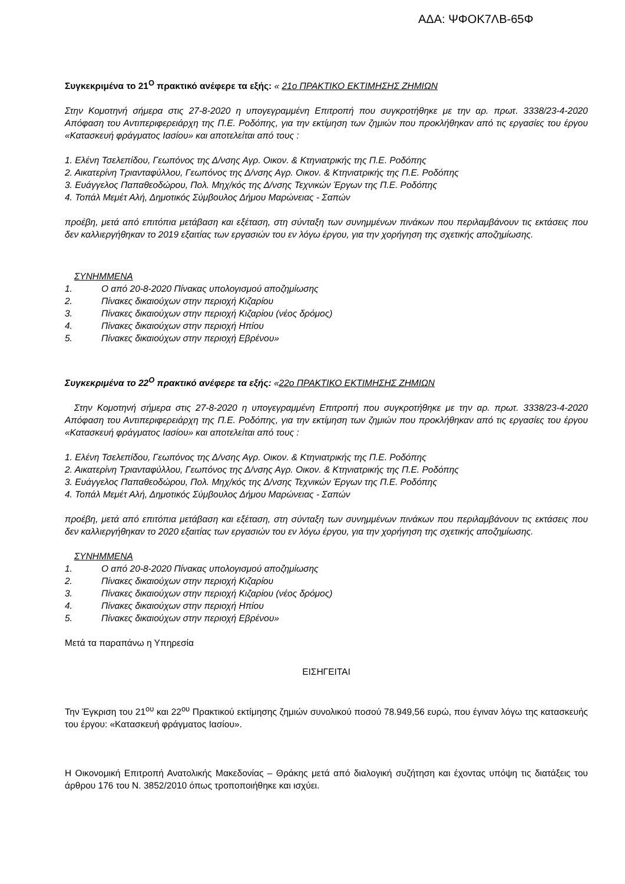ΑΔΑ: ΨΦΟΚ7ΛΒ-65Φ
Συγκεκριμένα το 21<sup>Ο</sup> πρακτικό ανέφερε τα εξής: « 21ο ΠΡΑΚΤΙΚΟ ΕΚΤΙΜΗΣΗΣ ΖΗΜΙΩΝ
Στην Κομοτηνή σήμερα στις 27-8-2020 η υπογεγραμμένη Επιτροπή που συγκροτήθηκε με την αρ. πρωτ. 3338/23-4-2020 Απόφαση του Αντιπεριφερειάρχη της Π.Ε. Ροδόπης, για την εκτίμηση των ζημιών που προκλήθηκαν από τις εργασίες του έργου «Κατασκευή φράγματος Ιασίου» και αποτελείται από τους :
1. Ελένη Τσελεπίδου, Γεωπόνος της Δ/νσης Αγρ. Οικον. & Κτηνιατρικής της Π.Ε. Ροδόπης
2. Αικατερίνη Τριανταφύλλου, Γεωπόνος της Δ/νσης Αγρ. Οικον. & Κτηνιατρικής της Π.Ε. Ροδόπης
3. Ευάγγελος Παπαθεοδώρου, Πολ. Μηχ/κός της Δ/νσης Τεχνικών Έργων της Π.Ε. Ροδόπης
4. Τοπάλ Μεμέτ Αλή, Δημοτικός Σύμβουλος Δήμου Μαρώνειας - Σαπών
προέβη, μετά από επιτόπια μετάβαση και εξέταση, στη σύνταξη των συνημμένων πινάκων που περιλαμβάνουν τις εκτάσεις που δεν καλλιεργήθηκαν το 2019 εξαιτίας των εργασιών του εν λόγω έργου, για την χορήγηση της σχετικής αποζημίωσης.
ΣΥΝΗΜΜΕΝΑ
1. Ο από 20-8-2020 Πίνακας υπολογισμού αποζημίωσης
2. Πίνακες δικαιούχων στην περιοχή Κιζαρίου
3. Πίνακες δικαιούχων στην περιοχή Κιζαρίου (νέος δρόμος)
4. Πίνακες δικαιούχων στην περιοχή Ηπίου
5. Πίνακες δικαιούχων στην περιοχή Εβρένου»
Συγκεκριμένα το 22<sup>Ο</sup> πρακτικό ανέφερε τα εξής: «22ο ΠΡΑΚΤΙΚΟ ΕΚΤΙΜΗΣΗΣ ΖΗΜΙΩΝ
Στην Κομοτηνή σήμερα στις 27-8-2020 η υπογεγραμμένη Επιτροπή που συγκροτήθηκε με την αρ. πρωτ. 3338/23-4-2020 Απόφαση του Αντιπεριφερειάρχη της Π.Ε. Ροδόπης, για την εκτίμηση των ζημιών που προκλήθηκαν από τις εργασίες του έργου «Κατασκευή φράγματος Ιασίου» και αποτελείται από τους :
1. Ελένη Τσελεπίδου, Γεωπόνος της Δ/νσης Αγρ. Οικον. & Κτηνιατρικής της Π.Ε. Ροδόπης
2. Αικατερίνη Τριανταφύλλου, Γεωπόνος της Δ/νσης Αγρ. Οικον. & Κτηνιατρικής της Π.Ε. Ροδόπης
3. Ευάγγελος Παπαθεοδώρου, Πολ. Μηχ/κός της Δ/νσης Τεχνικών Έργων της Π.Ε. Ροδόπης
4. Τοπάλ Μεμέτ Αλή, Δημοτικός Σύμβουλος Δήμου Μαρώνειας - Σαπών
προέβη, μετά από επιτόπια μετάβαση και εξέταση, στη σύνταξη των συνημμένων πινάκων που περιλαμβάνουν τις εκτάσεις που δεν καλλιεργήθηκαν το 2020 εξαιτίας των εργασιών του εν λόγω έργου, για την χορήγηση της σχετικής αποζημίωσης.
ΣΥΝΗΜΜΕΝΑ
1. Ο από 20-8-2020 Πίνακας υπολογισμού αποζημίωσης
2. Πίνακες δικαιούχων στην περιοχή Κιζαρίου
3. Πίνακες δικαιούχων στην περιοχή Κιζαρίου (νέος δρόμος)
4. Πίνακες δικαιούχων στην περιοχή Ηπίου
5. Πίνακες δικαιούχων στην περιοχή Εβρένου»
Μετά τα παραπάνω η Υπηρεσία
ΕΙΣΗΓΕΙΤΑΙ
Την Έγκριση του 21<sup>ου</sup> και 22<sup>ου</sup> Πρακτικού εκτίμησης ζημιών συνολικού ποσού 78.949,56 ευρώ, που έγιναν λόγω της κατασκευής του έργου: «Κατασκευή φράγματος Ιασίου».
Η Οικονομική Επιτροπή Ανατολικής Μακεδονίας – Θράκης μετά από διαλογική συζήτηση και έχοντας υπόψη τις διατάξεις του άρθρου 176 του Ν. 3852/2010 όπως τροποποιήθηκε και ισχύει.